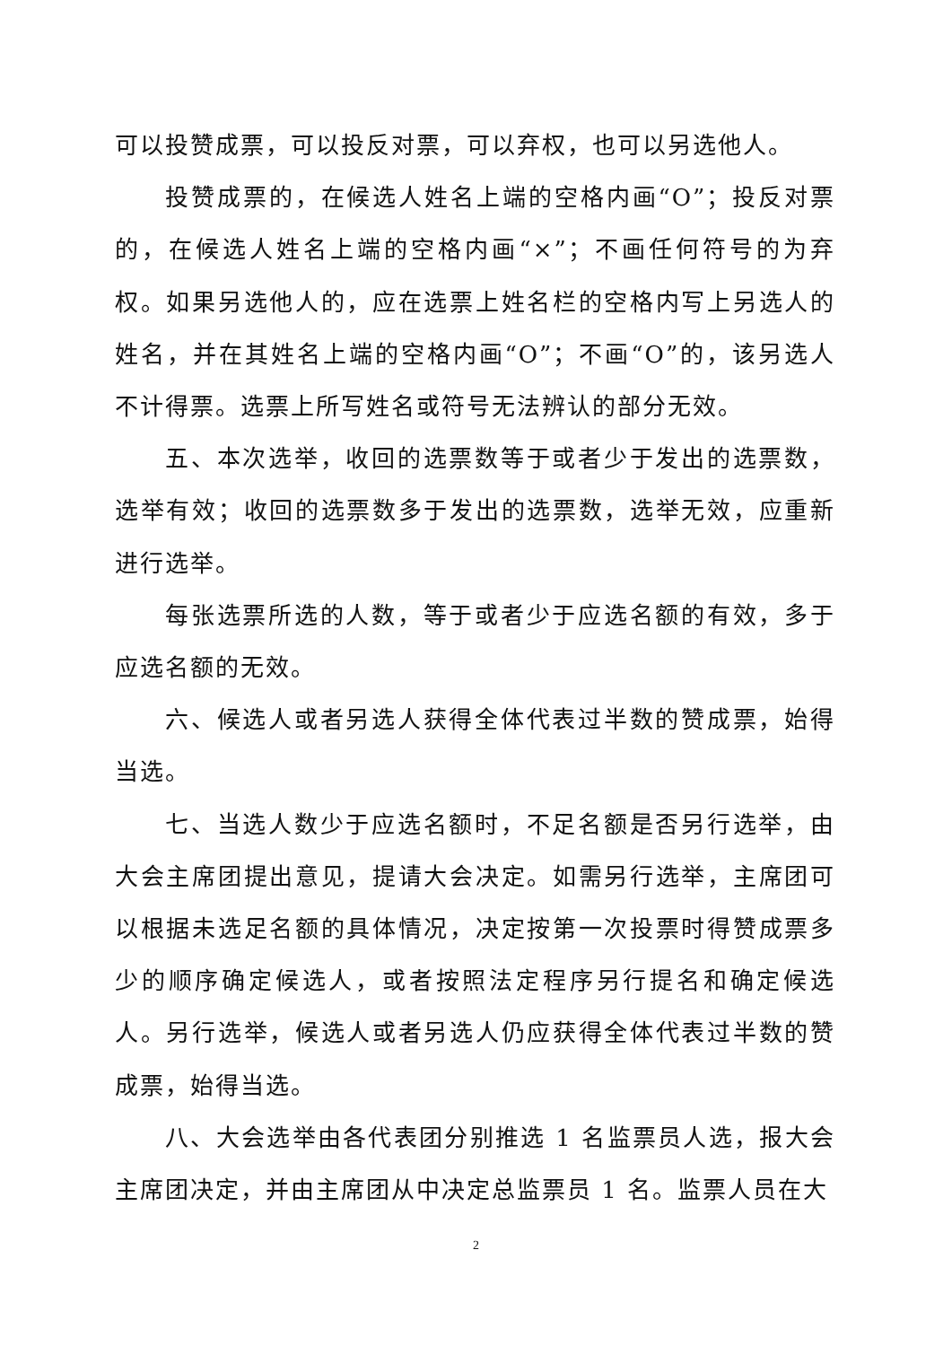可以投赞成票，可以投反对票，可以弃权，也可以另选他人。
投赞成票的，在候选人姓名上端的空格内画“O”；投反对票的，在候选人姓名上端的空格内画“×”；不画任何符号的为弃权。如果另选他人的，应在选票上姓名栏的空格内写上另选人的姓名，并在其姓名上端的空格内画“O”；不画“O”的，该另选人不计得票。选票上所写姓名或符号无法辨认的部分无效。
五、本次选举，收回的选票数等于或者少于发出的选票数，选举有效；收回的选票数多于发出的选票数，选举无效，应重新进行选举。
每张选票所选的人数，等于或者少于应选名额的有效，多于应选名额的无效。
六、候选人或者另选人获得全体代表过半数的赞成票，始得当选。
七、当选人数少于应选名额时，不足名额是否另行选举，由大会主席团提出意见，提请大会决定。如需另行选举，主席团可以根据未选足名额的具体情况，决定按第一次投票时得赞成票多少的顺序确定候选人，或者按照法定程序另行提名和确定候选人。另行选举，候选人或者另选人仍应获得全体代表过半数的赞成票，始得当选。
八、大会选举由各代表团分别推选 1 名监票员人选，报大会主席团决定，并由主席团从中决定总监票员 1 名。监票人员在大
2